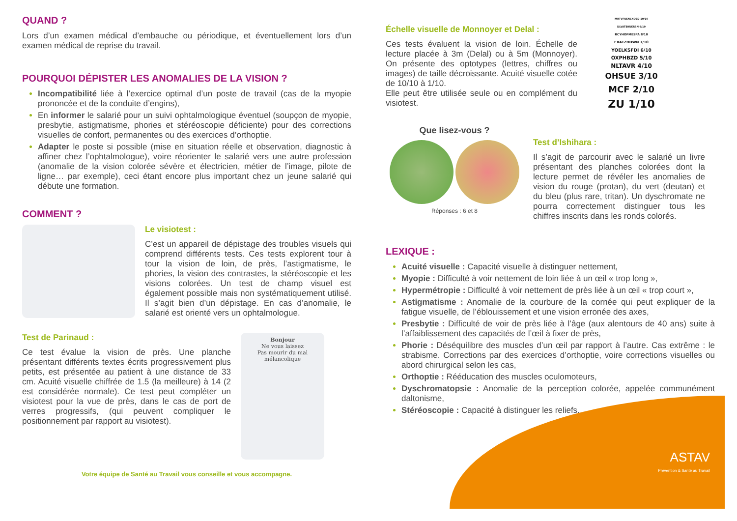QUAND ?
Lors d’un examen médical d’embauche ou périodique, et éventuellement lors d’un examen médical de reprise du travail.
POURQUOI DÉPISTER LES ANOMALIES DE LA VISION ?
Incompatibilité liée à l’exercice optimal d’un poste de travail (cas de la myopie prononcée et de la conduite d’engins),
En informer le salarié pour un suivi ophtalmologique éventuel (soupçon de myopie, presbytie, astigmatisme, phories et stéréoscopie déficiente) pour des corrections visuelles de confort, permanentes ou des exercices d’orthoptie.
Adapter le poste si possible (mise en situation réelle et observation, diagnostic à affiner chez l’ophtalmologue), voire réorienter le salarié vers une autre profession (anomalie de la vision colorée sévère et électricien, métier de l’image, pilote de ligne… par exemple), ceci étant encore plus important chez un jeune salarié qui débute une formation.
COMMENT ?
Le visiotest :
C’est un appareil de dépistage des troubles visuels qui comprend différents tests. Ces tests explorent tour à tour la vision de loin, de près, l’astigmatisme, le phories, la vision des contrastes, la stéréoscopie et les visions colorées. Un test de champ visuel est également possible mais non systématiquement utilisé. Il s’agit bien d’un dépistage. En cas d’anomalie, le salarié est orienté vers un ophtalmologue.
Test de Parinaud :
Ce test évalue la vision de près. Une planche présentant différents textes écrits progressivement plus petits, est présentée au patient à une distance de 33 cm. Acuité visuelle chiffrée de 1.5 (la meilleure) à 14 (2 est considérée normale). Ce test peut compléter un visiotest pour la vue de près, dans le cas de port de verres progressifs, (qui peuvent compliquer le positionnement par rapport au visiotest).
Bonjour
Ne vous laissez
Pas mourir du mal mélancolique
Votre équipe de Santé au Travail vous conseille et vous accompagne.
Échelle visuelle de Monnoyer et Delal :
Ces tests évaluent la vision de loin. Échelle de lecture placée à 3m (Delal) ou à 5m (Monnoyer). On présente des optotypes (lettres, chiffres ou images) de taille décroissante. Acuité visuelle cotée de 10/10 à 1/10.
Elle peut être utilisée seule ou en complément du visiotest.
MRTVFUENCXOZD 10/10
DLVATBKUERSN 9/10
RCYHOFMESPA 8/10
EXATZHDWN 7/10
YOELKSFDI 6/10
OXPHBZD 5/10
NLTAVR 4/10
OHSUE 3/10
MCF 2/10
ZU 1/10
Que lisez-vous ?
Réponses : 6 et 8
Test d’Ishihara :
Il s’agit de parcourir avec le salarié un livre présentant des planches colorées dont la lecture permet de révéler les anomalies de vision du rouge (protan), du vert (deutan) et du bleu (plus rare, tritan). Un dyschromate ne pourra correctement distinguer tous les chiffres inscrits dans les ronds colorés.
LEXIQUE :
Acuité visuelle : Capacité visuelle à distinguer nettement,
Myopie : Difficulté à voir nettement de loin liée à un œil « trop long »,
Hypermétropie : Difficulté à voir nettement de près liée à un œil « trop court »,
Astigmatisme : Anomalie de la courbure de la cornée qui peut expliquer de la fatigue visuelle, de l’éblouissement et une vision erronée des axes,
Presbytie : Difficulté de voir de près liée à l’âge (aux alentours de 40 ans) suite à l’affaiblissement des capacités de l’œil à fixer de près,
Phorie : Déséquilibre des muscles d’un œil par rapport à l’autre. Cas extrême : le strabisme. Corrections par des exercices d’orthoptie, voire corrections visuelles ou abord chirurgical selon les cas,
Orthoptie : Rééducation des muscles oculomoteurs,
Dyschromatopsie : Anomalie de la perception colorée, appelée communément daltonisme,
Stéréoscopie : Capacité à distinguer les reliefs.
ASTAV
Prévention & Santé au Travail